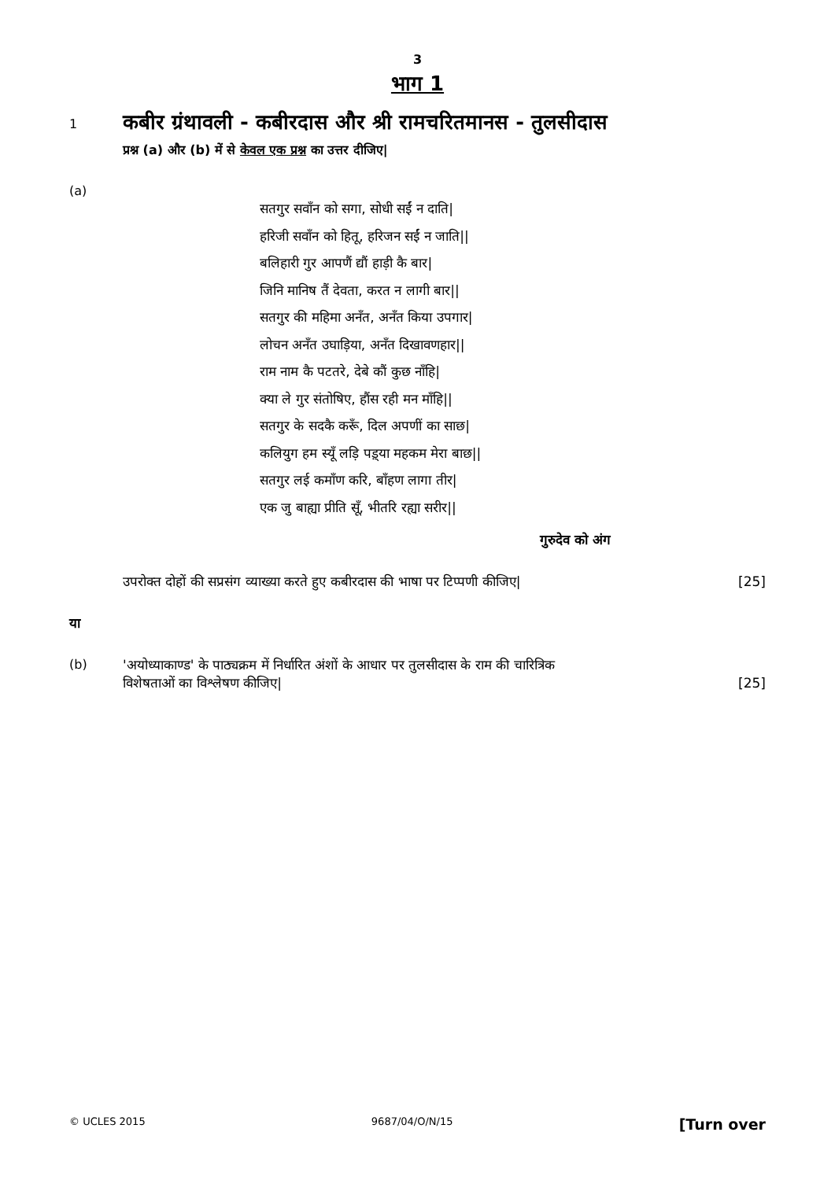3
भाग 1
1
कबीर ग्रंथावली - कबीरदास और श्री रामचरितमानस - तुलसीदास
प्रश्न (a) और (b) में से केवल एक प्रश्न का उत्तर दीजिए|
(a)
सतगुर सवाँन को सगा, सोधी सईं न दाति|
हरिजी सवाँन को हितू, हरिजन सईं न जाति||
बलिहारी गुर आपणैं द्यौं हाड़ी कै बार|
जिनि मानिष तैं देवता, करत न लागी बार||
सतगुर की महिमा अनँत, अनँत किया उपगार|
लोचन अनँत उघाड़िया, अनँत दिखावणहार||
राम नाम कै पटतरे, देबे कौं कुछ नाँहि|
क्या ले गुर संतोषिए, हौंस रही मन माँहि||
सतगुर के सदकै करूँ, दिल अपणीं का साछ|
कलियुग हम स्यूँ लड़ि पड़्या महकम मेरा बाछ||
सतगुर लई कमाँण करि, बाँहण लागा तीर|
एक जु बाह्या प्रीति सूँ, भीतरि रह्या सरीर||
गुरुदेव को अंग
उपरोक्त दोहों की सप्रसंग व्याख्या करते हुए कबीरदास की भाषा पर टिप्पणी कीजिए| [25]
या
(b) 'अयोध्याकाण्ड' के पाठ्यक्रम में निर्धारित अंशों के आधार पर तुलसीदास के राम की चारित्रिक
विशेषताओं का विश्लेषण कीजिए| [25]
© UCLES 2015 9687/04/O/N/15 [Turn over